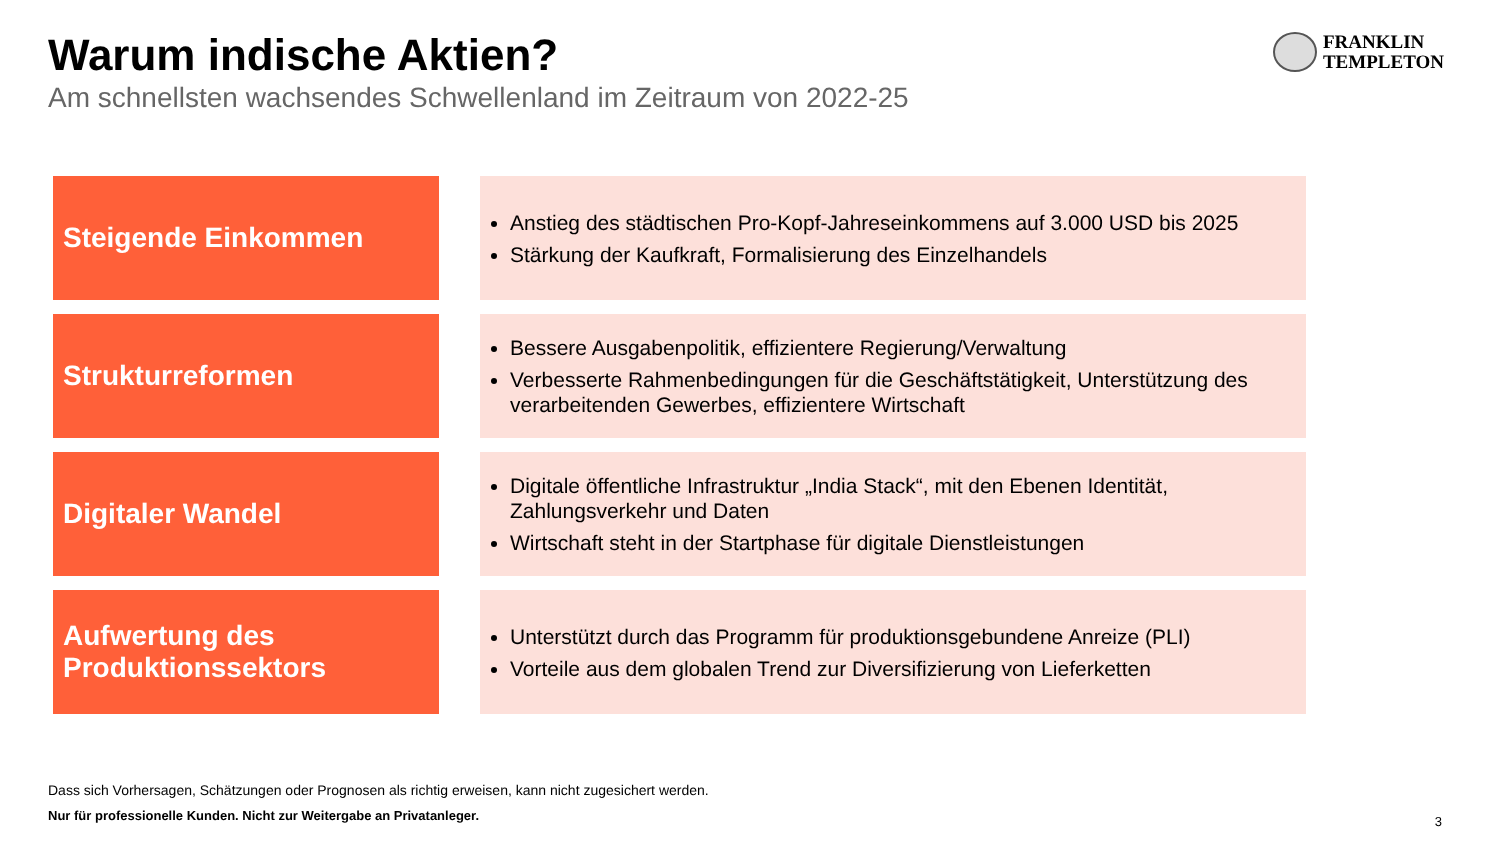Warum indische Aktien?
Am schnellsten wachsendes Schwellenland im Zeitraum von 2022-25
FRANKLIN
TEMPLETON
Steigende Einkommen
Anstieg des städtischen Pro-Kopf-Jahreseinkommens auf 3.000 USD bis 2025
Stärkung der Kaufkraft, Formalisierung des Einzelhandels
Strukturreformen
Bessere Ausgabenpolitik, effizientere Regierung/Verwaltung
Verbesserte Rahmenbedingungen für die Geschäftstätigkeit, Unterstützung des verarbeitenden Gewerbes, effizientere Wirtschaft
Digitaler Wandel
Digitale öffentliche Infrastruktur „India Stack“, mit den Ebenen Identität, Zahlungsverkehr und Daten
Wirtschaft steht in der Startphase für digitale Dienstleistungen
Aufwertung des Produktionssektors
Unterstützt durch das Programm für produktionsgebundene Anreize (PLI)
Vorteile aus dem globalen Trend zur Diversifizierung von Lieferketten
Dass sich Vorhersagen, Schätzungen oder Prognosen als richtig erweisen, kann nicht zugesichert werden.
Nur für professionelle Kunden. Nicht zur Weitergabe an Privatanleger.
3